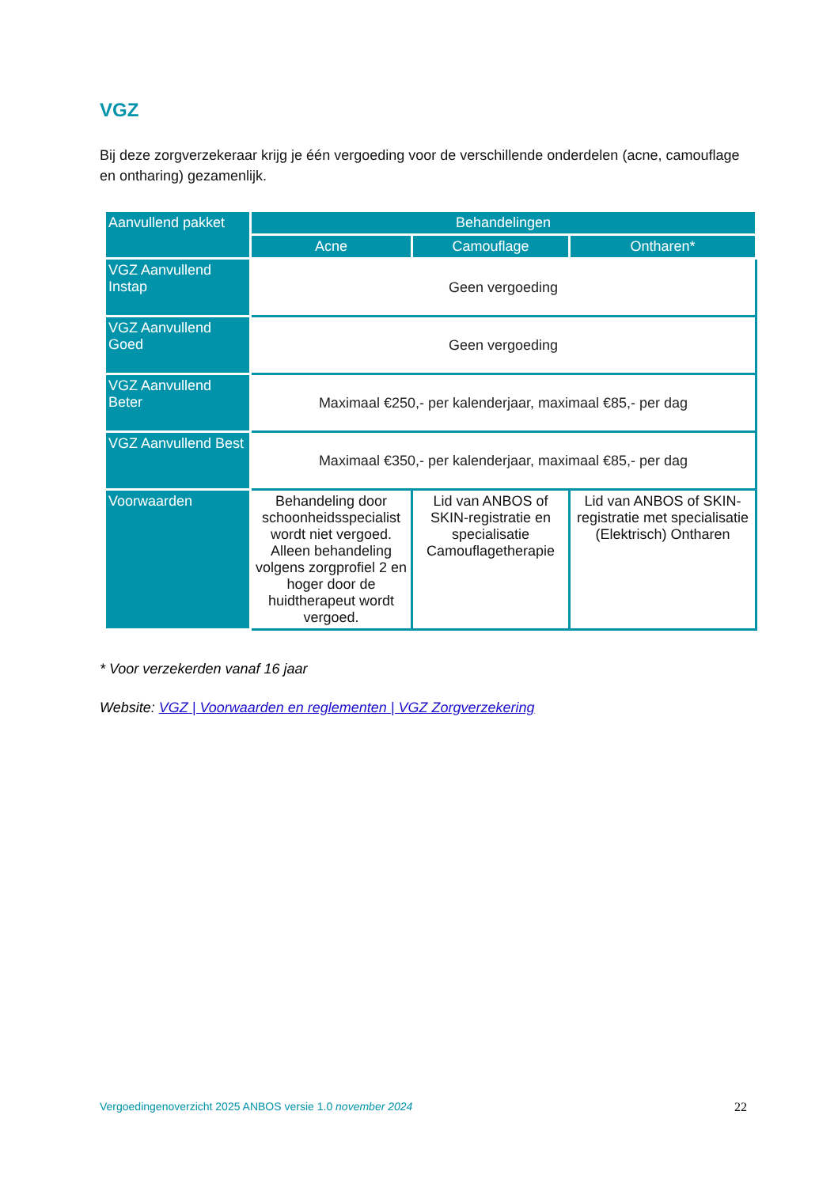VGZ
Bij deze zorgverzekeraar krijg je één vergoeding voor de verschillende onderdelen (acne, camouflage en ontharing) gezamenlijk.
| Aanvullend pakket | Behandelingen | | |
| --- | --- | --- | --- |
| | Acne | Camouflage | Ontharen* |
| VGZ Aanvullend Instap | Geen vergoeding | | |
| VGZ Aanvullend Goed | Geen vergoeding | | |
| VGZ Aanvullend Beter | Maximaal €250,- per kalenderjaar, maximaal €85,- per dag | | |
| VGZ Aanvullend Best | Maximaal €350,- per kalenderjaar, maximaal €85,- per dag | | |
| Voorwaarden | Behandeling door schoonheidsspecialist wordt niet vergoed. Alleen behandeling volgens zorgprofiel 2 en hoger door de huidtherapeut wordt vergoed. | Lid van ANBOS of SKIN-registratie en specialisatie Camouflagetherapie | Lid van ANBOS of SKIN-registratie met specialisatie (Elektrisch) Ontharen |
* Voor verzekerden vanaf 16 jaar
Website: VGZ | Voorwaarden en reglementen | VGZ Zorgverzekering
Vergoedingenoverzicht 2025 ANBOS versie 1.0 november 2024 22